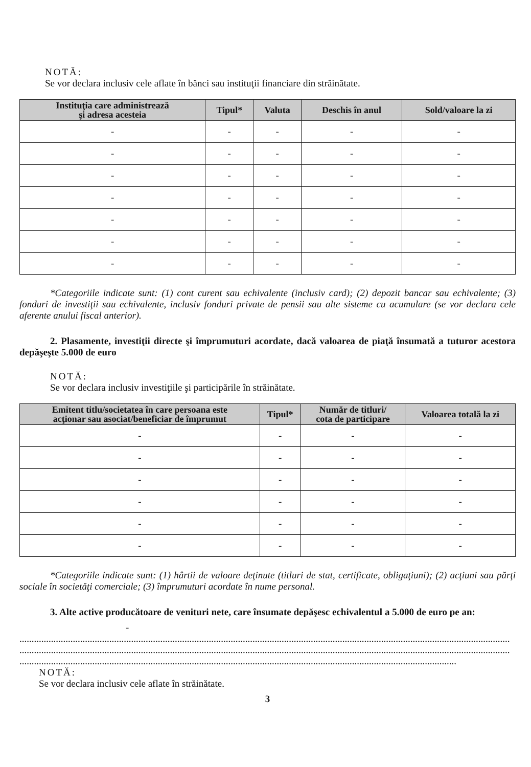NOTĂ:
Se vor declara inclusiv cele aflate în bănci sau instituţii financiare din străinătate.
| Instituţia care administrează şi adresa acesteia | Tipul* | Valuta | Deschis în anul | Sold/valoare la zi |
| --- | --- | --- | --- | --- |
| - | - | - | - | - |
| - | - | - | - | - |
| - | - | - | - | - |
| - | - | - | - | - |
| - | - | - | - | - |
| - | - | - | - | - |
| - | - | - | - | - |
*Categoriile indicate sunt: (1) cont curent sau echivalente (inclusiv card); (2) depozit bancar sau echivalente; (3) fonduri de investiţii sau echivalente, inclusiv fonduri private de pensii sau alte sisteme cu acumulare (se vor declara cele aferente anului fiscal anterior).
2. Plasamente, investiţii directe şi împrumuturi acordate, dacă valoarea de piaţă însumată a tuturor acestora depăşeşte 5.000 de euro
NOTĂ:
Se vor declara inclusiv investiţiile şi participările în străinătate.
| Emitent titlu/societatea în care persoana este acţionar sau asociat/beneficiar de împrumut | Tipul* | Număr de titluri/ cota de participare | Valoarea totală la zi |
| --- | --- | --- | --- |
| - | - | - | - |
| - | - | - | - |
| - | - | - | - |
| - | - | - | - |
| - | - | - | - |
| - | - | - | - |
*Categoriile indicate sunt: (1) hârtii de valoare deţinute (titluri de stat, certificate, obligaţiuni); (2) acţiuni sau părţi sociale în societăţi comerciale; (3) împrumuturi acordate în nume personal.
3. Alte active producătoare de venituri nete, care însumate depăşesc echivalentul a 5.000 de euro pe an:
-
..........................................................................................................................................................................................................
..........................................................................................................................................................................................................
....................................................................................................................................................................................
NOTĂ:
Se vor declara inclusiv cele aflate în străinătate.
3